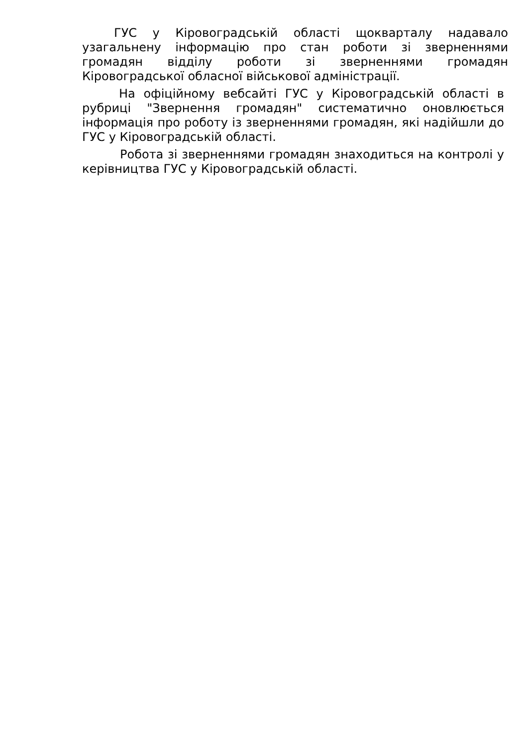ГУС у Кіровоградській області щокварталу надавало узагальнену інформацію про стан роботи зі зверненнями громадян відділу роботи зі зверненнями громадян Кіровоградської обласної військової адміністрації.
На офіційному вебсайті ГУС у Кіровоградській області в рубриці "Звернення громадян" систематично оновлюється інформація про роботу із зверненнями громадян, які надійшли до ГУС у Кіровоградській області.
Робота зі зверненнями громадян знаходиться на контролі у керівництва ГУС у Кіровоградській області.